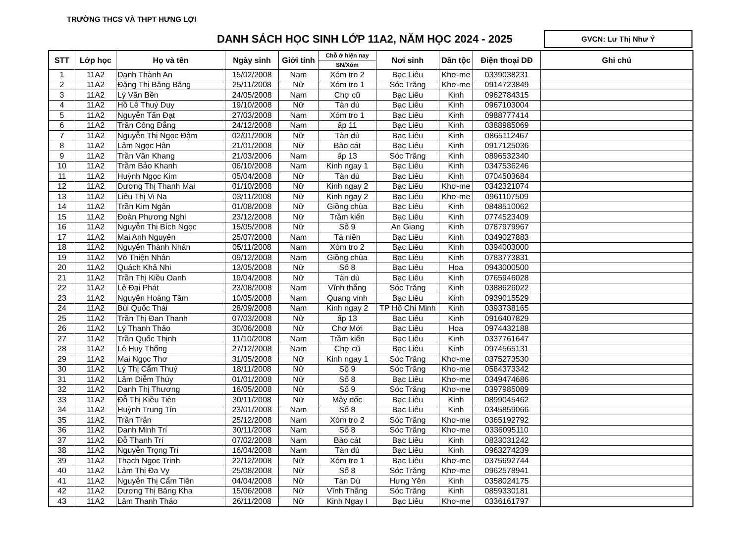TRƯỜNG THCS VÀ THPT HƯNG LỢI
DANH SÁCH HỌC SINH LỚP 11A2, NĂM HỌC 2024 - 2025
GVCN: Lư Thị Như Ý
| STT | Lớp học | Họ và tên | Ngày sinh | Giới tính | Chỗ ở hiện nay | Nơi sinh | Dân tộc | Điện thoại DĐ | Ghi chú |
| --- | --- | --- | --- | --- | --- | --- | --- | --- | --- |
| | | | | | SN/Xóm | | | | |
| 1 | 11A2 | Danh Thành An | 15/02/2008 | Nam | Xóm tro 2 | Bạc Liêu | Khơ-me | 0339038231 | |
| 2 | 11A2 | Đặng Thị Băng Băng | 25/11/2008 | Nữ | Xóm tro 1 | Sóc Trăng | Khơ-me | 0914723849 | |
| 3 | 11A2 | Lý Văn Bền | 24/05/2008 | Nam | Chợ cũ | Bạc Liêu | Kinh | 0962784315 | |
| 4 | 11A2 | Hồ Lê Thuý Duy | 19/10/2008 | Nữ | Tàn dù | Bạc Liêu | Kinh | 0967103004 | |
| 5 | 11A2 | Nguyễn Tấn Đạt | 27/03/2008 | Nam | Xóm tro 1 | Bạc Liêu | Kinh | 0988777414 | |
| 6 | 11A2 | Trần Công Đẳng | 24/12/2008 | Nam | ấp 11 | Bạc Liêu | Kinh | 0388985069 | |
| 7 | 11A2 | Nguyễn Thị Ngọc Đậm | 02/01/2008 | Nữ | Tàn dù | Bạc Liêu | Kinh | 0865112467 | |
| 8 | 11A2 | Lâm Ngọc Hân | 21/01/2008 | Nữ | Bào cát | Bạc Liêu | Kinh | 0917125036 | |
| 9 | 11A2 | Trần Văn Khang | 21/03/2006 | Nam | ấp 13 | Sóc Trăng | Kinh | 0896532340 | |
| 10 | 11A2 | Trầm Bảo Khanh | 06/10/2008 | Nam | Kinh ngay 1 | Bạc Liêu | Kinh | 0347536246 | |
| 11 | 11A2 | Huỳnh Ngọc Kim | 05/04/2008 | Nữ | Tàn dù | Bạc Liêu | Kinh | 0704503684 | |
| 12 | 11A2 | Dương Thị Thanh Mai | 01/10/2008 | Nữ | Kinh ngay 2 | Bạc Liêu | Khơ-me | 0342321074 | |
| 13 | 11A2 | Liêu Thị Vi Na | 03/11/2008 | Nữ | Kinh ngay 2 | Bạc Liêu | Khơ-me | 0961107509 | |
| 14 | 11A2 | Trần Kim Ngân | 01/08/2008 | Nữ | Giồng chùa | Bạc Liêu | Kinh | 0848510062 | |
| 15 | 11A2 | Đoàn Phương Nghi | 23/12/2008 | Nữ | Trầm kiến | Bạc Liêu | Kinh | 0774523409 | |
| 16 | 11A2 | Nguyễn Thị Bích Ngọc | 15/05/2008 | Nữ | Số 9 | An Giang | Kinh | 0787979967 | |
| 17 | 11A2 | Mai Anh Nguyên | 25/07/2008 | Nam | Tà niền | Bạc Liêu | Kinh | 0349027883 | |
| 18 | 11A2 | Nguyễn Thành Nhân | 05/11/2008 | Nam | Xóm tro 2 | Bạc Liêu | Kinh | 0394003000 | |
| 19 | 11A2 | Võ Thiện Nhân | 09/12/2008 | Nam | Giồng chùa | Bạc Liêu | Kinh | 0783773831 | |
| 20 | 11A2 | Quách Khả Nhi | 13/05/2008 | Nữ | Số 8 | Bạc Liêu | Hoa | 0943000500 | |
| 21 | 11A2 | Trần Thị Kiều Oanh | 19/04/2008 | Nữ | Tàn dù | Bạc Liêu | Kinh | 0765946028 | |
| 22 | 11A2 | Lê Đại Phát | 23/08/2008 | Nam | Vĩnh thắng | Sóc Trăng | Kinh | 0388626022 | |
| 23 | 11A2 | Nguyễn Hoàng Tâm | 10/05/2008 | Nam | Quang vinh | Bạc Liêu | Kinh | 0939015529 | |
| 24 | 11A2 | Bùi Quốc Thái | 28/09/2008 | Nam | Kinh ngay 2 | TP Hồ Chí Minh | Kinh | 0393738165 | |
| 25 | 11A2 | Trần Thị Đan Thanh | 07/03/2008 | Nữ | ấp 13 | Bạc Liêu | Kinh | 0916407829 | |
| 26 | 11A2 | Lý Thanh Thảo | 30/06/2008 | Nữ | Chợ Mới | Bạc Liêu | Hoa | 0974432188 | |
| 27 | 11A2 | Trần Quốc Thịnh | 11/10/2008 | Nam | Trầm kiến | Bạc Liêu | Kinh | 0337761647 | |
| 28 | 11A2 | Lê Huy Thống | 27/12/2008 | Nam | Chợ cũ | Bạc Liêu | Kinh | 0974565131 | |
| 29 | 11A2 | Mai Ngọc Thơ | 31/05/2008 | Nữ | Kinh ngay 1 | Sóc Trăng | Khơ-me | 0375273530 | |
| 30 | 11A2 | Lý Thị Cẩm Thuý | 18/11/2008 | Nữ | Số 9 | Sóc Trăng | Khơ-me | 0584373342 | |
| 31 | 11A2 | Lâm Diễm Thúy | 01/01/2008 | Nữ | Số 8 | Bạc Liêu | Khơ-me | 0349474686 | |
| 32 | 11A2 | Danh Thị Thương | 16/05/2008 | Nữ | Số 9 | Sóc Trăng | Khơ-me | 0397985089 | |
| 33 | 11A2 | Đỗ Thị Kiều Tiên | 30/11/2008 | Nữ | Mây dốc | Bạc Liêu | Kinh | 0899045462 | |
| 34 | 11A2 | Huỳnh Trung Tín | 23/01/2008 | Nam | Số 8 | Bạc Liêu | Kinh | 0345859066 | |
| 35 | 11A2 | Trần Trân | 25/12/2008 | Nam | Xóm tro 2 | Sóc Trăng | Khơ-me | 0365192792 | |
| 36 | 11A2 | Danh Minh Trí | 30/11/2008 | Nam | Số 8 | Sóc Trăng | Khơ-me | 0336095110 | |
| 37 | 11A2 | Đỗ Thanh Trí | 07/02/2008 | Nam | Bào cát | Bạc Liêu | Kinh | 0833031242 | |
| 38 | 11A2 | Nguyễn Trọng Trí | 16/04/2008 | Nam | Tàn dù | Bạc Liêu | Kinh | 0963274239 | |
| 39 | 11A2 | Thạch Ngọc Trinh | 22/12/2008 | Nữ | Xóm tro 1 | Bạc Liêu | Khơ-me | 0375692744 | |
| 40 | 11A2 | Lâm Thị Đa Vy | 25/08/2008 | Nữ | Số 8 | Sóc Trăng | Khơ-me | 0962578941 | |
| 41 | 11A2 | Nguyễn Thị Cẩm Tiên | 04/04/2008 | Nữ | Tàn Dù | Hưng Yên | Kinh | 0358024175 | |
| 42 | 11A2 | Dương Thị Băng Kha | 15/06/2008 | Nữ | Vĩnh Thắng | Sóc Trăng | Kinh | 0859330181 | |
| 43 | 11A2 | Lâm Thanh Thảo | 26/11/2008 | Nữ | Kinh Ngay I | Bạc Liêu | Khơ-me | 0336161797 | |